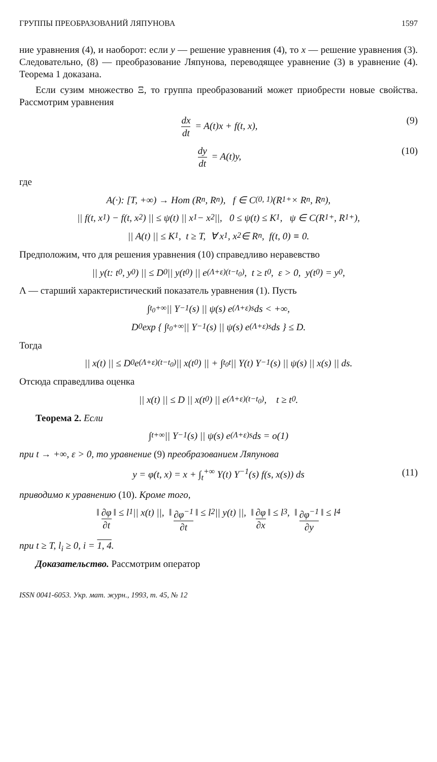ГРУППЫ ПРЕОБРАЗОВАНИЙ ЛЯПУНОВА 1597
ние уравнения (4), и наоборот: если y — решение уравнения (4), то x — решение уравнения (3). Следовательно, (8) — преобразование Ляпунова, переводящее уравнение (3) в уравнение (4). Теорема 1 доказана.
Если сузим множество Ξ, то группа преобразований может приобрести новые свойства. Рассмотрим уравнения
dx dt = A(t)x + f(t, x), (9)
dy dt = A(t)y, (10)
где
A(·): [T, +∞) → Hom (R<sup>n</sup>, R<sup>n</sup>), f ∈ C<sup>(0, 1)</sup>(R<sup>1</sup><sub>+</sub> × R<sup>n</sup>, R<sup>n</sup>),
|| f(t, x<sub>1</sub>) − f(t, x<sub>2</sub>) || ≤ ψ(t) || x<sub>1</sub> − x<sub>2</sub> ||, 0 ≤ ψ(t) ≤ K<sub>1</sub>, ψ ∈ C(R<sup>1</sup><sub>+</sub>, R<sup>1</sup><sub>+</sub>),
|| A(t) || ≤ K<sub>1</sub>, t ≥ T, ∀ x<sub>1</sub>, x<sub>2</sub> ∈ R<sup>n</sup>, f(t, 0) ≡ 0.
Предположим, что для решения уравнения (10) справедливо неравевство
|| y(t: t<sub>0</sub>, y<sub>0</sub>) || ≤ D<sub>0</sub> || y(t<sub>0</sub>) || e<sup>(Λ+ε)(t−t<sub>0</sub>)</sup>, t ≥ t<sub>0</sub>, ε > 0, y(t<sub>0</sub>) = y<sub>0</sub>,
Λ — старший характеристический показатель уравнения (1). Пусть
∫<sub>t<sub>0</sub></sub><sup>+∞</sup> || Y<sup>−1</sup>(s) || ψ(s) e<sup>(Λ+ε)s</sup> ds < +∞,
D<sub>0</sub> exp { ∫<sub>t<sub>0</sub></sub><sup>+∞</sup> || Y<sup>−1</sup>(s) || ψ(s) e<sup>(Λ+ε)s</sup> ds } ≤ D.
Тогда
|| x(t) || ≤ D<sub>0</sub> e<sup>(Λ+ε)(t−t<sub>0</sub>)</sup> || x(t<sub>0</sub>) || + ∫<sub>t<sub>0</sub></sub><sup>t</sup> || Y(t) Y<sup>−1</sup>(s) || ψ(s) || x(s) || ds.
Отсюда справедлива оценка
|| x(t) || ≤ D || x(t<sub>0</sub>) || e<sup>(Λ+ε)(t−t<sub>0</sub>)</sup>, t ≥ t<sub>0</sub>.
Теорема 2. Если
∫<sub>t</sub><sup>+∞</sup> || Y<sup>−1</sup>(s) || ψ(s) e<sup>(Λ+ε)s</sup> ds = o(1)
при t → +∞, ε > 0, то уравнение (9) преобразованием Ляпунова
y = φ(t, x) = x + ∫<sub>t</sub><sup>+∞</sup> Y(t) Y<sup>−1</sup>(s) f(s, x(s)) ds (11)
приводимо к уравнению (10). Кроме того,
‖ ∂φ ∂t ‖ ≤ l<sub>1</sub> || x(t) ||, ‖ ∂φ<sup>−1</sup> ∂t ‖ ≤ l<sub>2</sub> || y(t) ||, ‖ ∂φ ∂x ‖ ≤ l<sub>3</sub>, ‖ ∂φ<sup>−1</sup> ∂y ‖ ≤ l<sub>4</sub>
при t ≥ T, l<sub>i</sub> ≥ 0, i = 1, 4.
Доказательство. Рассмотрим оператор
ISSN 0041-6053. Укр. мат. журн., 1993, т. 45, № 12